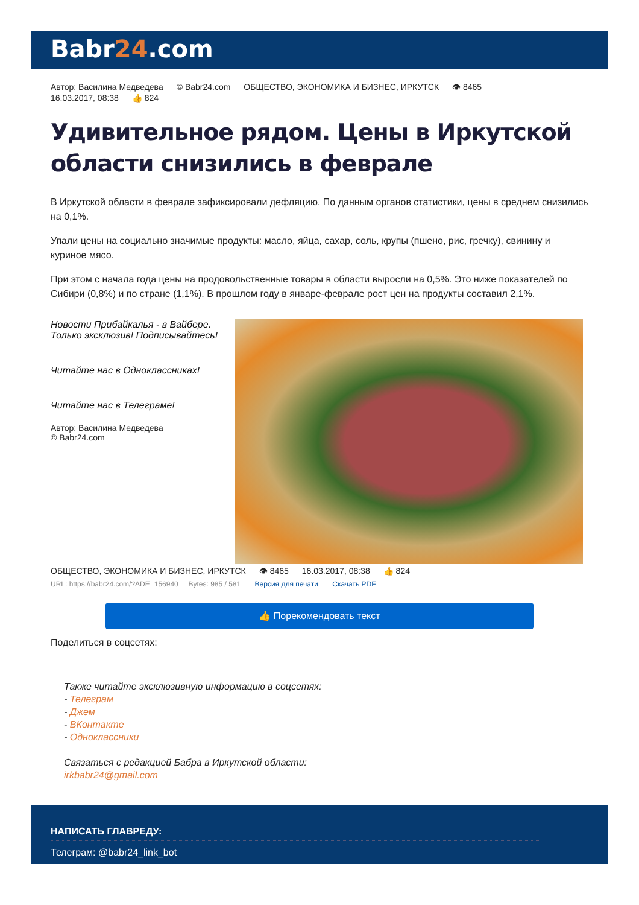Babr24.com
Автор: Василина Медведева © Babr24.com ОБЩЕСТВО, ЭКОНОМИКА И БИЗНЕС, ИРКУТСК 👁 8465
16.03.2017, 08:38 👍 824
Удивительное рядом. Цены в Иркутской области снизились в феврале
В Иркутской области в феврале зафиксировали дефляцию. По данным органов статистики, цены в среднем снизились на 0,1%.
Упали цены на социально значимые продукты: масло, яйца, сахар, соль, крупы (пшено, рис, гречку), свинину и куриное мясо.
При этом с начала года цены на продовольственные товары в области выросли на 0,5%. Это ниже показателей по Сибири (0,8%) и по стране (1,1%). В прошлом году в январе-феврале рост цен на продукты составил 2,1%.
Новости Прибайкалья - в Вайбере. Только эксклюзив! Подписывайтесь!
Читайте нас в Одноклассниках!
Читайте нас в Телеграме!
Автор: Василина Медведева
© Babr24.com
ОБЩЕСТВО, ЭКОНОМИКА И БИЗНЕС, ИРКУТСК 👁 8465 16.03.2017, 08:38 👍 824
URL: https://babr24.com/?ADE=156940 Bytes: 985 / 581 Версия для печати Скачать PDF
👍 Порекомендовать текст
Поделиться в соцсетях:
Также читайте эксклюзивную информацию в соцсетях:
- Телеграм
- Джем
- ВКонтакте
- Одноклассники
Связаться с редакцией Бабра в Иркутской области:
irkbabr24@gmail.com
НАПИСАТЬ ГЛАВРЕДУ:
Телеграм: @babr24_link_bot